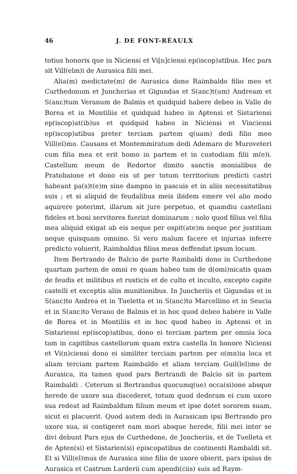46 J. DE FONT-RÉAULX
totius honoris que in Niciensi et Vi[n]ciensi ep(iscop)atibus. Hec pars sit Vill(elm)i de Aurasica filii mei.
Alia(m) medictate(m) de Aurasica dono Raimbaldo filio meo et Curthedonum et Juncherias et Gigundas et S(anc)t(um) Andream et S(anc)tum Veranum de Balmis et quidquid habere debeo in Valle de Borea et in Montiliis et quidquid habeo in Aptensi et Sistariensi ep(iscop)at(ib)us et quidquid habeo in Niciensi et Vinciensi ep(iscop)atibus preter terciam partem q(uam) dedi filio meo Vill(el)mo. Causans et Montemmiratum dedi Ademaro de Muroveteri cum filia mea et erit homo in partem et in custodiam filii m(e)i. Castellum meum de Redortor dimito sanctis monialibus de Pratobaione et dono eis ut per totum territorium predicti castri habeant pa(s)t(e)m sine dampno in pascuis et in aliis necessitatibus suis ; et si aliquid de feudalibus meis ibidem emere vel alio modo aquirere poterimt, illarum sit jure perpetuo, et quamdiu castellani fideles et boni servitores fuerint dominarum ; nolo quod filius vel filia mea aliquid exigat ab eis neque per ospit(ate)m neque per justitiam neque quisquam omnino. Si vero malum facere et injurias inferre predicto voluerit, Raimbaldus filius meus deffendat ipsum locum.
Item Bertrando de Balcio de parte Rambaldi dono in Curthedone quartam partem de omni re quam habeo tam de d(omi)nicatis quam de feudis et militibus et rusticis et de culto et inculto, excepto capite castelli et exceptis aliis munitionibus. In Juncheriis et Gigundas et in S(anc)to Andrea et in Tueletta et in S(anc)to Marcellino et in Seucia et in S(anc)to Verano de Balmis et in hoc quod debeo habere in Valle de Borea et in Montiliis et in hoc quod habeo in Aptensi et in Sistariensi ep(iscop)atibus, dono ei terciam partem per omnia loca tam in capitibus castellorum quam extra castella In honore Niciensi et Vi(n)ciensi dono ei similiter terciam partem per o(mn)ia loca et aliam terciam partem Raimbaldo et aliam terciam Guil(lel)mo de Aurasica, ita tamen quod pars Bertrandi de Balcio sit in partem Raimbaldi . Ceterum si Bertrandus quocumq(ue) occa(si)one absque herede de uxore sua discederet, totum quod dederam ei cum uxore sua redeat ad Raimbaldum filium meum et ipse dotet sororem suam, sicut ei placuerit. Quod autem dedi in Aurasicam ipsi Bertrando pro uxore sua, si contigeret eam mori absque herede, filii mei inter se divi debunt Pars ejus de Curthedone, de Joncheriis, et de Tuelleta et de Apten(si) et Sistarien(si) episcopatibus de continenti Rambaldi sit. Et si Vill(el)mus de Aurasica sine filio de uxore obierit, pars ipsius de Aurasica et Castrum Larderii cum apendi(ciis) suis ad Raym-